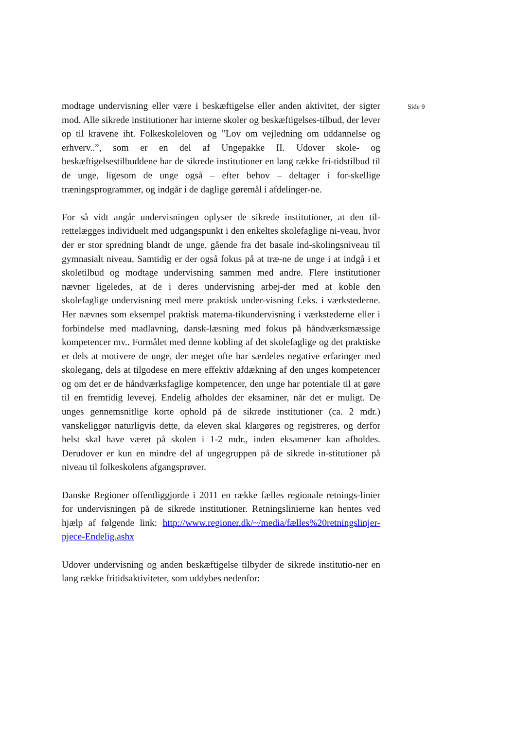modtage undervisning eller være i beskæftigelse eller anden aktivitet, der sigter mod. Alle sikrede institutioner har interne skoler og beskæftigelses-tilbud, der lever op til kravene iht. Folkeskoleloven og ”Lov om vejledning om uddannelse og erhverv..”, som er en del af Ungepakke II. Udover skole- og beskæftigelsestilbuddene har de sikrede institutioner en lang række fri-tidstilbud til de unge, ligesom de unge også – efter behov – deltager i for-skellige træningsprogrammer, og indgår i de daglige gøremål i afdelinger-ne.
For så vidt angår undervisningen oplyser de sikrede institutioner, at den til-rettelægges individuelt med udgangspunkt i den enkeltes skolefaglige ni-veau, hvor der er stor spredning blandt de unge, gående fra det basale ind-skolingsniveau til gymnasialt niveau. Samtidig er der også fokus på at træ-ne de unge i at indgå i et skoletilbud og modtage undervisning sammen med andre. Flere institutioner nævner ligeledes, at de i deres undervisning arbej-der med at koble den skolefaglige undervisning med mere praktisk under-visning f.eks. i værkstederne. Her nævnes som eksempel praktisk matema-tikundervisning i værkstederne eller i forbindelse med madlavning, dansk-læsning med fokus på håndværksmæssige kompetencer mv.. Formålet med denne kobling af det skolefaglige og det praktiske er dels at motivere de unge, der meget ofte har særdeles negative erfaringer med skolegang, dels at tilgodese en mere effektiv afdækning af den unges kompetencer og om det er de håndværksfaglige kompetencer, den unge har potentiale til at gøre til en fremtidig levevej. Endelig afholdes der eksaminer, når det er muligt. De unges gennemsnitlige korte ophold på de sikrede institutioner (ca. 2 mdr.) vanskeliggør naturligvis dette, da eleven skal klargøres og registreres, og derfor helst skal have været på skolen i 1-2 mdr., inden eksamener kan afholdes. Derudover er kun en mindre del af ungegruppen på de sikrede in-stitutioner på niveau til folkeskolens afgangsprøver.
Danske Regioner offentliggjorde i 2011 en række fælles regionale retnings-linier for undervisningen på de sikrede institutioner. Retningslinierne kan hentes ved hjælp af følgende link: http://www.regioner.dk/~/media/fælles%20retningslinjer-pjece-Endelig.ashx
Udover undervisning og anden beskæftigelse tilbyder de sikrede institutio-ner en lang række fritidsaktiviteter, som uddybes nedenfor:
Side 9